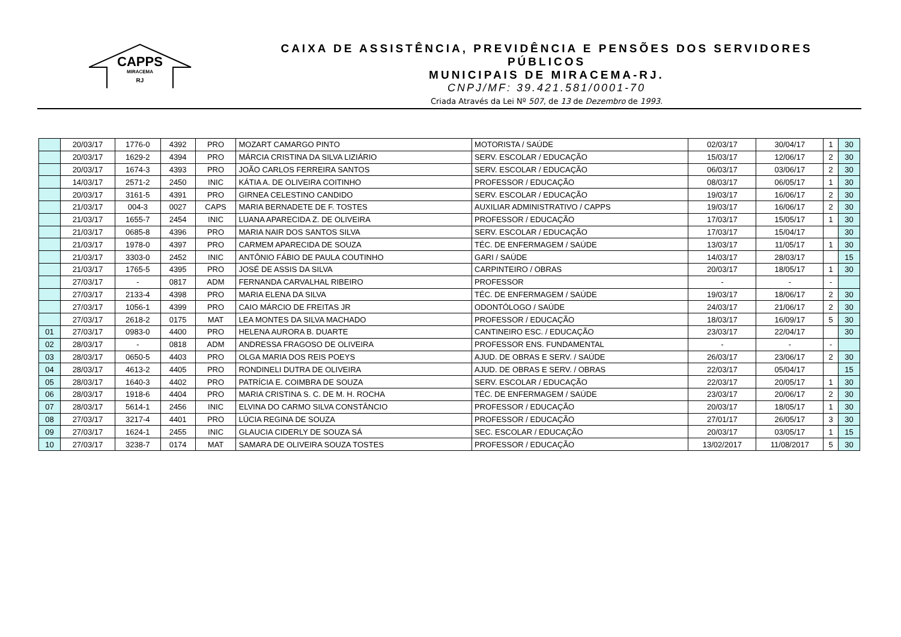CAPPS
MIRACEMA
RJ
CAIXA DE ASSISTÊNCIA, PREVIDÊNCIA E PENSÕES DOS SERVIDORES PÚBLICOS
MUNICIPAIS DE MIRACEMA-RJ.
CNPJ/MF: 39.421.581/0001-70
Criada Através da Lei Nº 507, de 13 de Dezembro de 1993.
| | 20/03/17 | 1776-0 | 4392 | PRO | MOZART CAMARGO PINTO | MOTORISTA / SAÚDE | 02/03/17 | 30/04/17 | 1 | 30 |
| | 20/03/17 | 1629-2 | 4394 | PRO | MÁRCIA CRISTINA DA SILVA LIZIÁRIO | SERV. ESCOLAR / EDUCAÇÃO | 15/03/17 | 12/06/17 | 2 | 30 |
| | 20/03/17 | 1674-3 | 4393 | PRO | JOÃO CARLOS FERREIRA SANTOS | SERV. ESCOLAR / EDUCAÇÃO | 06/03/17 | 03/06/17 | 2 | 30 |
| | 14/03/17 | 2571-2 | 2450 | INIC | KÁTIA A. DE OLIVEIRA COITINHO | PROFESSOR / EDUCAÇÃO | 08/03/17 | 06/05/17 | 1 | 30 |
| | 20/03/17 | 3161-5 | 4391 | PRO | GIRNEA CELESTINO CANDIDO | SERV. ESCOLAR / EDUCAÇÃO | 19/03/17 | 16/06/17 | 2 | 30 |
| | 21/03/17 | 004-3 | 0027 | CAPS | MARIA BERNADETE DE F. TOSTES | AUXILIAR ADMINISTRATIVO / CAPPS | 19/03/17 | 16/06/17 | 2 | 30 |
| | 21/03/17 | 1655-7 | 2454 | INIC | LUANA APARECIDA Z. DE OLIVEIRA | PROFESSOR / EDUCAÇÃO | 17/03/17 | 15/05/17 | 1 | 30 |
| | 21/03/17 | 0685-8 | 4396 | PRO | MARIA NAIR DOS SANTOS SILVA | SERV. ESCOLAR / EDUCAÇÃO | 17/03/17 | 15/04/17 | | 30 |
| | 21/03/17 | 1978-0 | 4397 | PRO | CARMEM APARECIDA DE SOUZA | TÉC. DE ENFERMAGEM / SAÚDE | 13/03/17 | 11/05/17 | 1 | 30 |
| | 21/03/17 | 3303-0 | 2452 | INIC | ANTÔNIO FÁBIO DE PAULA COUTINHO | GARI / SAÚDE | 14/03/17 | 28/03/17 | | 15 |
| | 21/03/17 | 1765-5 | 4395 | PRO | JOSÉ DE ASSIS DA SILVA | CARPINTEIRO / OBRAS | 20/03/17 | 18/05/17 | 1 | 30 |
| | 27/03/17 | - | 0817 | ADM | FERNANDA CARVALHAL RIBEIRO | PROFESSOR | - | - | - | |
| | 27/03/17 | 2133-4 | 4398 | PRO | MARIA ELENA DA SILVA | TÉC. DE ENFERMAGEM / SAÚDE | 19/03/17 | 18/06/17 | 2 | 30 |
| | 27/03/17 | 1056-1 | 4399 | PRO | CAIO MÁRCIO DE FREITAS JR | ODONTÓLOGO / SAÚDE | 24/03/17 | 21/06/17 | 2 | 30 |
| | 27/03/17 | 2618-2 | 0175 | MAT | LEA MONTES DA SILVA MACHADO | PROFESSOR / EDUCAÇÃO | 18/03/17 | 16/09/17 | 5 | 30 |
| 01 | 27/03/17 | 0983-0 | 4400 | PRO | HELENA AURORA B. DUARTE | CANTINEIRO ESC. / EDUCAÇÃO | 23/03/17 | 22/04/17 | | 30 |
| 02 | 28/03/17 | - | 0818 | ADM | ANDRESSA FRAGOSO DE OLIVEIRA | PROFESSOR ENS. FUNDAMENTAL | - | - | - | |
| 03 | 28/03/17 | 0650-5 | 4403 | PRO | OLGA MARIA DOS REIS POEYS | AJUD. DE OBRAS E SERV. / SAÚDE | 26/03/17 | 23/06/17 | 2 | 30 |
| 04 | 28/03/17 | 4613-2 | 4405 | PRO | RONDINELI DUTRA DE OLIVEIRA | AJUD. DE OBRAS E SERV. / OBRAS | 22/03/17 | 05/04/17 | | 15 |
| 05 | 28/03/17 | 1640-3 | 4402 | PRO | PATRÍCIA E. COIMBRA DE SOUZA | SERV. ESCOLAR / EDUCAÇÃO | 22/03/17 | 20/05/17 | 1 | 30 |
| 06 | 28/03/17 | 1918-6 | 4404 | PRO | MARIA CRISTINA S. C. DE M. H. ROCHA | TÉC. DE ENFERMAGEM / SAÚDE | 23/03/17 | 20/06/17 | 2 | 30 |
| 07 | 28/03/17 | 5614-1 | 2456 | INIC | ELVINA DO CARMO SILVA CONSTÂNCIO | PROFESSOR / EDUCAÇÃO | 20/03/17 | 18/05/17 | 1 | 30 |
| 08 | 27/03/17 | 3217-4 | 4401 | PRO | LÚCIA REGINA DE SOUZA | PROFESSOR / EDUCAÇÃO | 27/01/17 | 26/05/17 | 3 | 30 |
| 09 | 27/03/17 | 1624-1 | 2455 | INIC | GLAUCIA CIDERLY DE SOUZA SÁ | SEC. ESCOLAR / EDUCAÇÃO | 20/03/17 | 03/05/17 | 1 | 15 |
| 10 | 27/03/17 | 3238-7 | 0174 | MAT | SAMARA DE OLIVEIRA SOUZA TOSTES | PROFESSOR / EDUCAÇÃO | 13/02/2017 | 11/08/2017 | 5 | 30 |